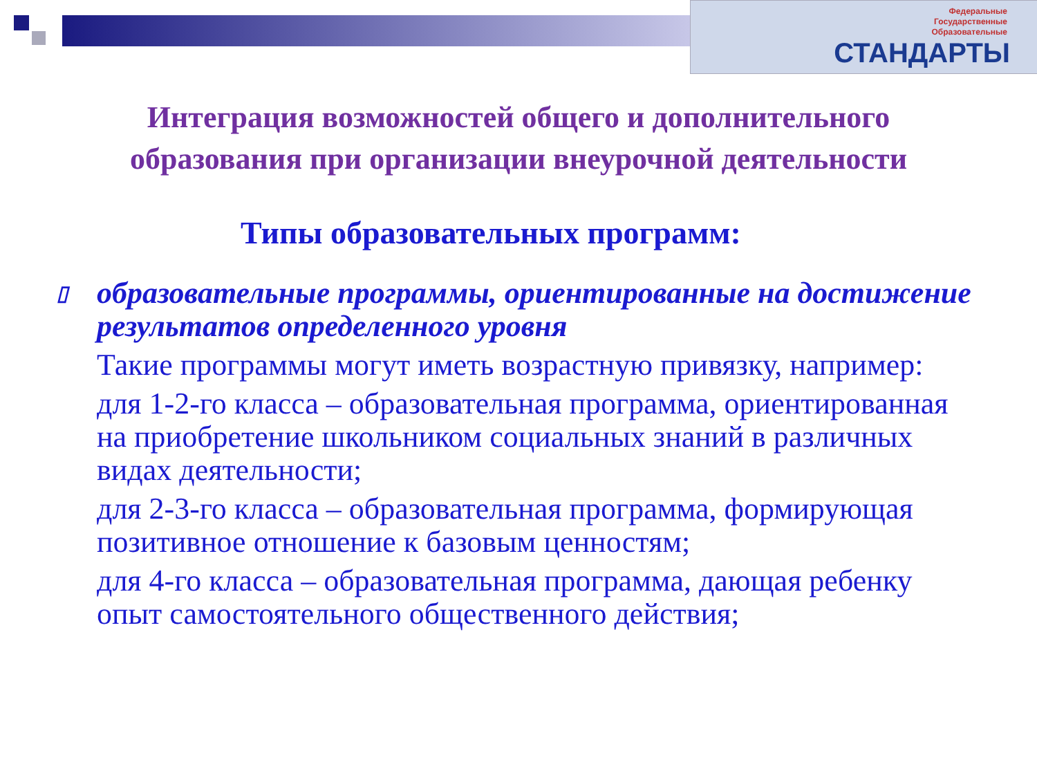Федеральные
Государственные
Образовательные
СТАНДАРТЫ
Интеграция возможностей общего и дополнительного
образования при организации внеурочной деятельности
Типы образовательных программ:
▯ образовательные программы, ориентированные на достижение результатов определенного уровня
Такие программы могут иметь возрастную привязку, например:
для 1-2-го класса – образовательная программа, ориентированная на приобретение школьником социальных знаний в различных видах деятельности;
для 2-3-го класса – образовательная программа, формирующая позитивное отношение к базовым ценностям;
для 4-го класса – образовательная программа, дающая ребенку опыт самостоятельного общественного действия;